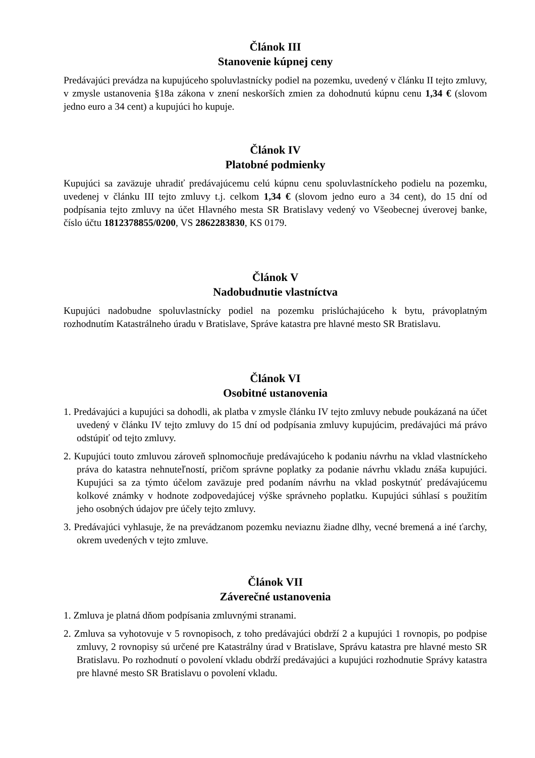Článok III
Stanovenie kúpnej ceny
Predávajúci prevádza na kupujúceho spoluvlastnícky podiel na pozemku, uvedený v článku II tejto zmluvy, v zmysle ustanovenia §18a zákona v znení neskorších zmien za dohodnutú kúpnu cenu 1,34 € (slovom jedno euro a 34 cent) a kupujúci ho kupuje.
Článok IV
Platobné podmienky
Kupujúci sa zaväzuje uhradiť predávajúcemu celú kúpnu cenu spoluvlastníckeho podielu na pozemku, uvedenej v článku III tejto zmluvy t.j. celkom 1,34 € (slovom jedno euro a 34 cent), do 15 dní od podpísania tejto zmluvy na účet Hlavného mesta SR Bratislavy vedený vo Všeobecnej úverovej banke, číslo účtu 1812378855/0200, VS 2862283830, KS 0179.
Článok V
Nadobudnutie vlastníctva
Kupujúci nadobudne spoluvlastnícky podiel na pozemku prislúchajúceho k bytu, právoplatným rozhodnutím Katastrálneho úradu v Bratislave, Správe katastra pre hlavné mesto SR Bratislavu.
Článok VI
Osobitné ustanovenia
1. Predávajúci a kupujúci sa dohodli, ak platba v zmysle článku IV tejto zmluvy nebude poukázaná na účet uvedený v článku IV tejto zmluvy do 15 dní od podpísania zmluvy kupujúcim, predávajúci má právo odstúpiť od tejto zmluvy.
2. Kupujúci touto zmluvou zároveň splnomocňuje predávajúceho k podaniu návrhu na vklad vlastníckeho práva do katastra nehnuteľností, pričom správne poplatky za podanie návrhu vkladu znáša kupujúci. Kupujúci sa za týmto účelom zaväzuje pred podaním návrhu na vklad poskytnúť predávajúcemu kolkové známky v hodnote zodpovedajúcej výške správneho poplatku. Kupujúci súhlasí s použitím jeho osobných údajov pre účely tejto zmluvy.
3. Predávajúci vyhlasuje, že na prevádzanom pozemku neviaznu žiadne dlhy, vecné bremená a iné ťarchy, okrem uvedených v tejto zmluve.
Článok VII
Záverečné ustanovenia
1. Zmluva je platná dňom podpísania zmluvnými stranami.
2. Zmluva sa vyhotovuje v 5 rovnopisoch, z toho predávajúci obdrží 2 a kupujúci 1 rovnopis, po podpise zmluvy, 2 rovnopisy sú určené pre Katastrálny úrad v Bratislave, Správu katastra pre hlavné mesto SR Bratislavu. Po rozhodnutí o povolení vkladu obdrží predávajúci a kupujúci rozhodnutie Správy katastra pre hlavné mesto SR Bratislavu o povolení vkladu.